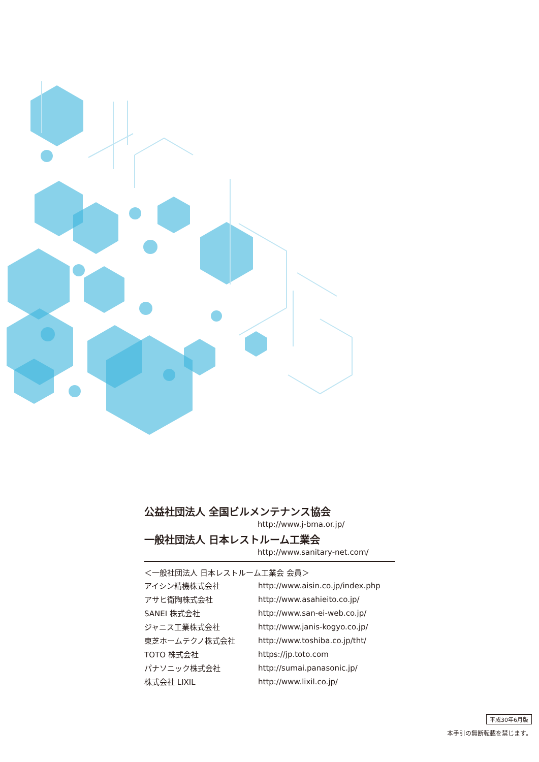公益社団法人 全国ビルメンテナンス協会
http://www.j-bma.or.jp/
一般社団法人 日本レストルーム工業会
http://www.sanitary-net.com/
＜一般社団法人 日本レストルーム工業会 会員＞
| アイシン精機株式会社 | http://www.aisin.co.jp/index.php |
| アサヒ衛陶株式会社 | http://www.asahieito.co.jp/ |
| SANEI 株式会社 | http://www.san-ei-web.co.jp/ |
| ジャニス工業株式会社 | http://www.janis-kogyo.co.jp/ |
| 東芝ホームテクノ株式会社 | http://www.toshiba.co.jp/tht/ |
| TOTO 株式会社 | https://jp.toto.com |
| パナソニック株式会社 | http://sumai.panasonic.jp/ |
| 株式会社 LIXIL | http://www.lixil.co.jp/ |
平成30年6月版
本手引の無断転載を禁じます。